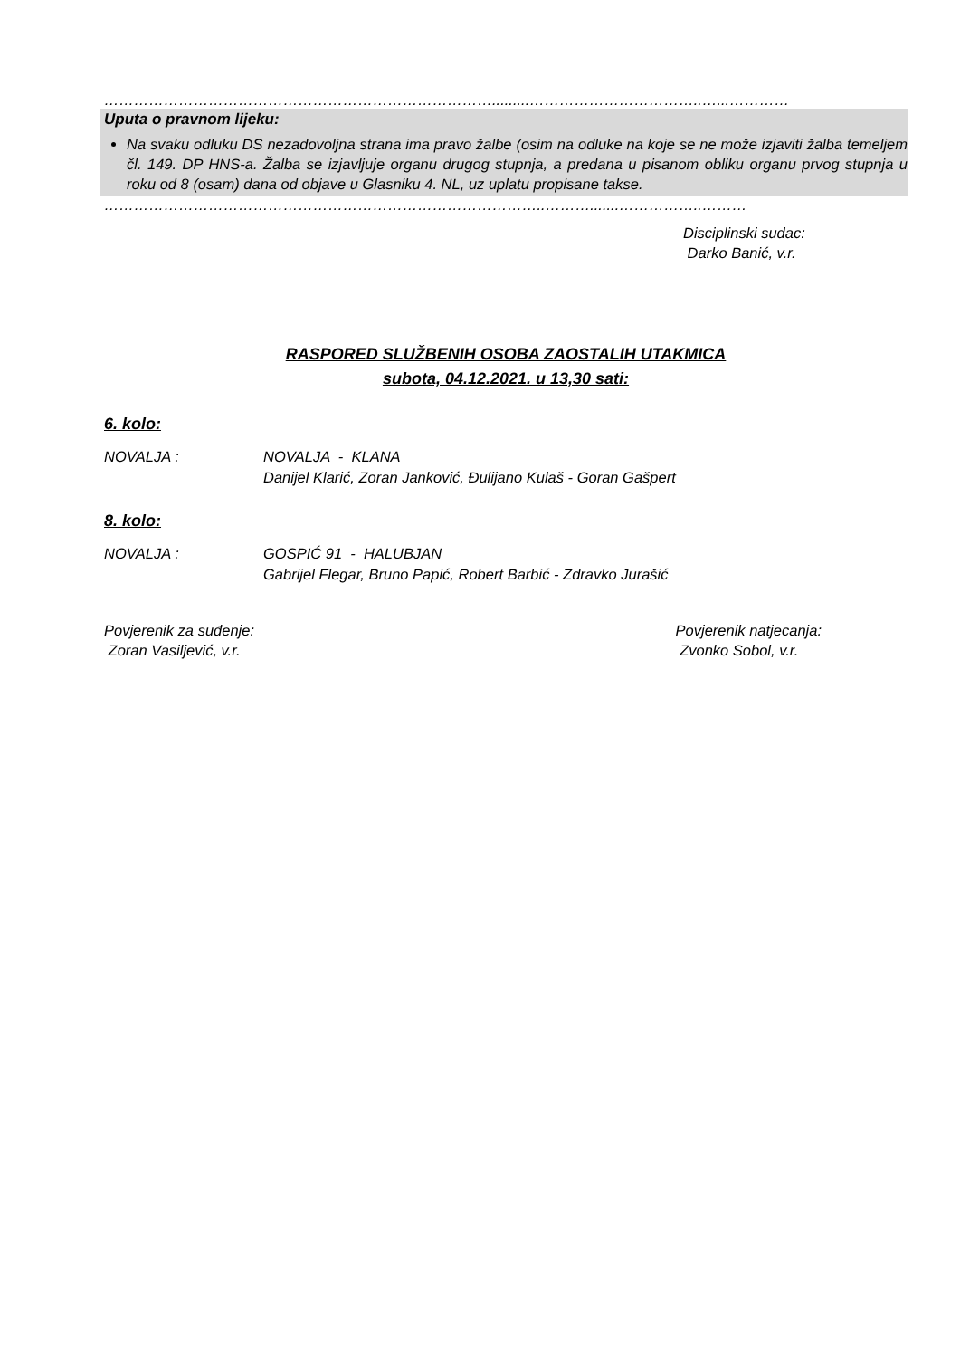…………………………………………………………………….........……………………………..…...…………
Uputa o pravnom lijeku:
Na svaku odluku DS nezadovoljna strana ima pravo žalbe (osim na odluke na koje se ne može izjaviti žalba temeljem čl. 149. DP HNS-a. Žalba se izjavljuje organu drugog stupnja, a predana u pisanom obliku organu prvog stupnja u roku od 8 (osam) dana od objave u Glasniku 4. NL, uz uplatu propisane takse.
……………………………………………………………………………..……….......……………..………
Disciplinski sudac:
Darko Banić, v.r.
RASPORED SLUŽBENIH OSOBA ZAOSTALIH UTAKMICA
subota, 04.12.2021. u 13,30 sati:
6. kolo:
NOVALJA : NOVALJA - KLANA
Danijel Klarić, Zoran Janković, Đulijano Kulaš - Goran Gašpert
8. kolo:
NOVALJA : GOSPIĆ 91 - HALUBJAN
Gabrijel Flegar, Bruno Papić, Robert Barbić - Zdravko Jurašić
Povjerenik za suđenje:
Zoran Vasiljević, v.r.
Povjerenik natjecanja:
Zvonko Sobol, v.r.